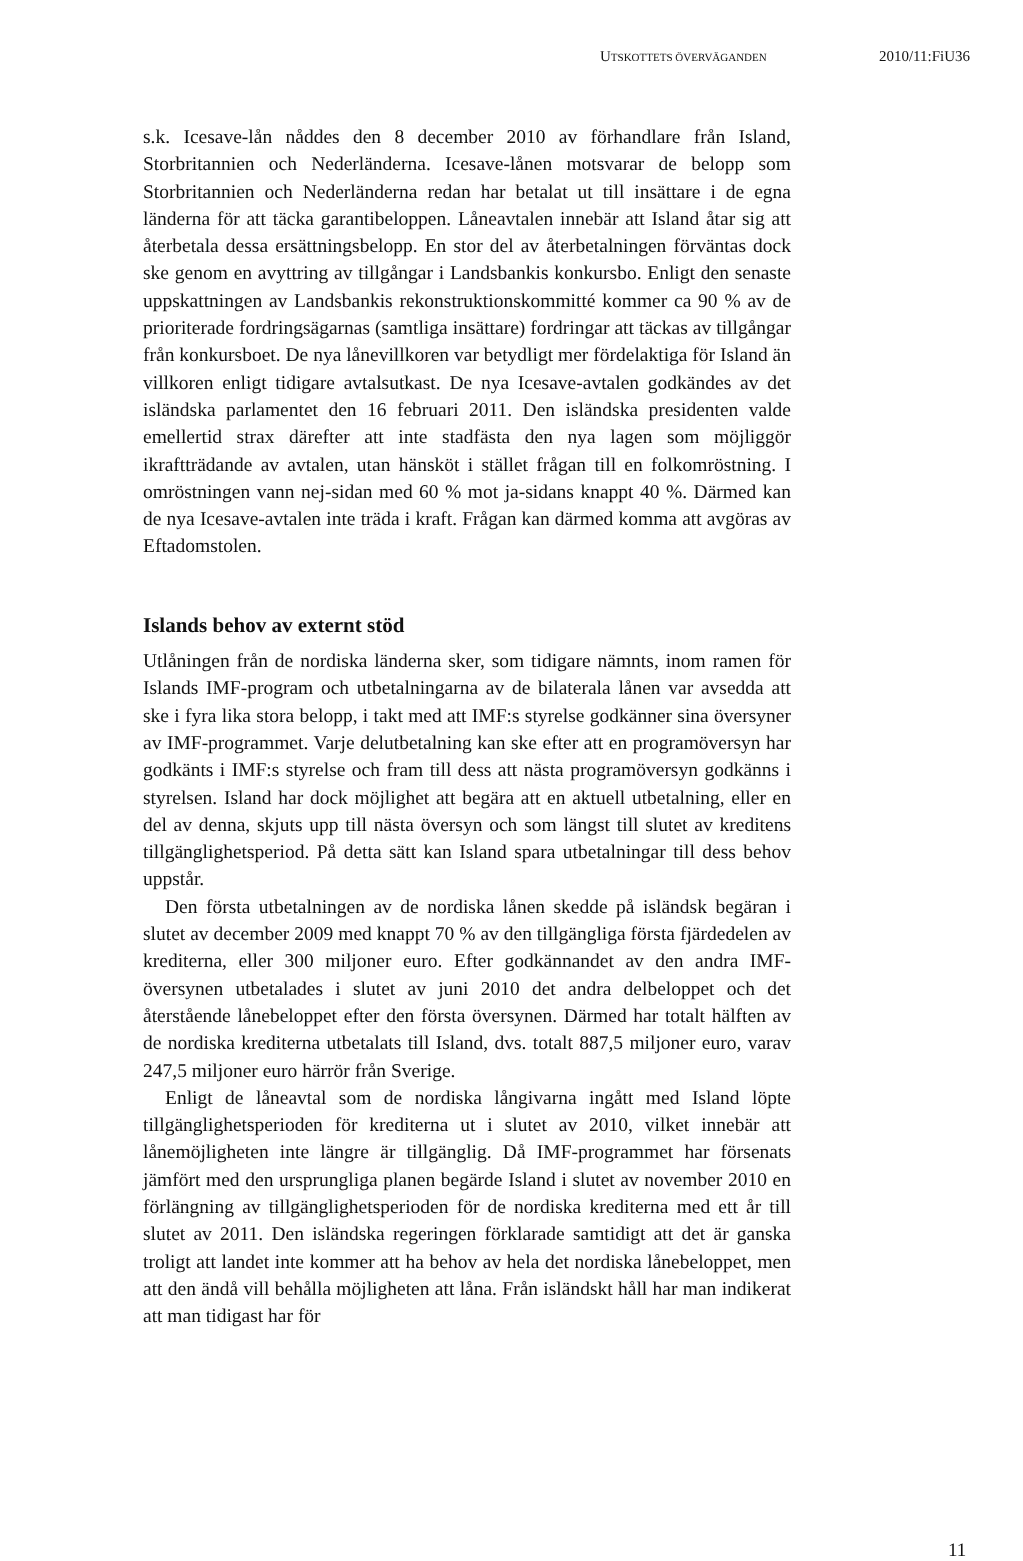UTSKOTTETS ÖVERVÄGANDEN 2010/11:FiU36
s.k. Icesave-lån nåddes den 8 december 2010 av förhandlare från Island, Storbritannien och Nederländerna. Icesave-lånen motsvarar de belopp som Storbritannien och Nederländerna redan har betalat ut till insättare i de egna länderna för att täcka garantibeloppen. Låneavtalen innebär att Island åtar sig att återbetala dessa ersättningsbelopp. En stor del av återbetalningen förväntas dock ske genom en avyttring av tillgångar i Landsbankis konkursbo. Enligt den senaste uppskattningen av Landsbankis rekonstruktionskommitté kommer ca 90 % av de prioriterade fordringsägarnas (samtliga insättare) fordringar att täckas av tillgångar från konkursboet. De nya lånevillkoren var betydligt mer fördelaktiga för Island än villkoren enligt tidigare avtalsutkast. De nya Icesave-avtalen godkändes av det isländska parlamentet den 16 februari 2011. Den isländska presidenten valde emellertid strax därefter att inte stadfästa den nya lagen som möjliggör ikraftträdande av avtalen, utan hänsköt i stället frågan till en folkomröstning. I omröstningen vann nej-sidan med 60 % mot ja-sidans knappt 40 %. Därmed kan de nya Icesave-avtalen inte träda i kraft. Frågan kan därmed komma att avgöras av Eftadomstolen.
Islands behov av externt stöd
Utlåningen från de nordiska länderna sker, som tidigare nämnts, inom ramen för Islands IMF-program och utbetalningarna av de bilaterala lånen var avsedda att ske i fyra lika stora belopp, i takt med att IMF:s styrelse godkänner sina översyner av IMF-programmet. Varje delutbetalning kan ske efter att en programöversyn har godkänts i IMF:s styrelse och fram till dess att nästa programöversyn godkänns i styrelsen. Island har dock möjlighet att begära att en aktuell utbetalning, eller en del av denna, skjuts upp till nästa översyn och som längst till slutet av kreditens tillgänglighetsperiod. På detta sätt kan Island spara utbetalningar till dess behov uppstår.
Den första utbetalningen av de nordiska lånen skedde på isländsk begäran i slutet av december 2009 med knappt 70 % av den tillgängliga första fjärdedelen av krediterna, eller 300 miljoner euro. Efter godkännandet av den andra IMF-översynen utbetalades i slutet av juni 2010 det andra delbeloppet och det återstående lånebeloppet efter den första översynen. Därmed har totalt hälften av de nordiska krediterna utbetalats till Island, dvs. totalt 887,5 miljoner euro, varav 247,5 miljoner euro härrör från Sverige.
Enligt de låneavtal som de nordiska långivarna ingått med Island löpte tillgänglighetsperioden för krediterna ut i slutet av 2010, vilket innebär att lånemöjligheten inte längre är tillgänglig. Då IMF-programmet har försenats jämfört med den ursprungliga planen begärde Island i slutet av november 2010 en förlängning av tillgänglighetsperioden för de nordiska krediterna med ett år till slutet av 2011. Den isländska regeringen förklarade samtidigt att det är ganska troligt att landet inte kommer att ha behov av hela det nordiska lånebeloppet, men att den ändå vill behålla möjligheten att låna. Från isländskt håll har man indikerat att man tidigast har för
11